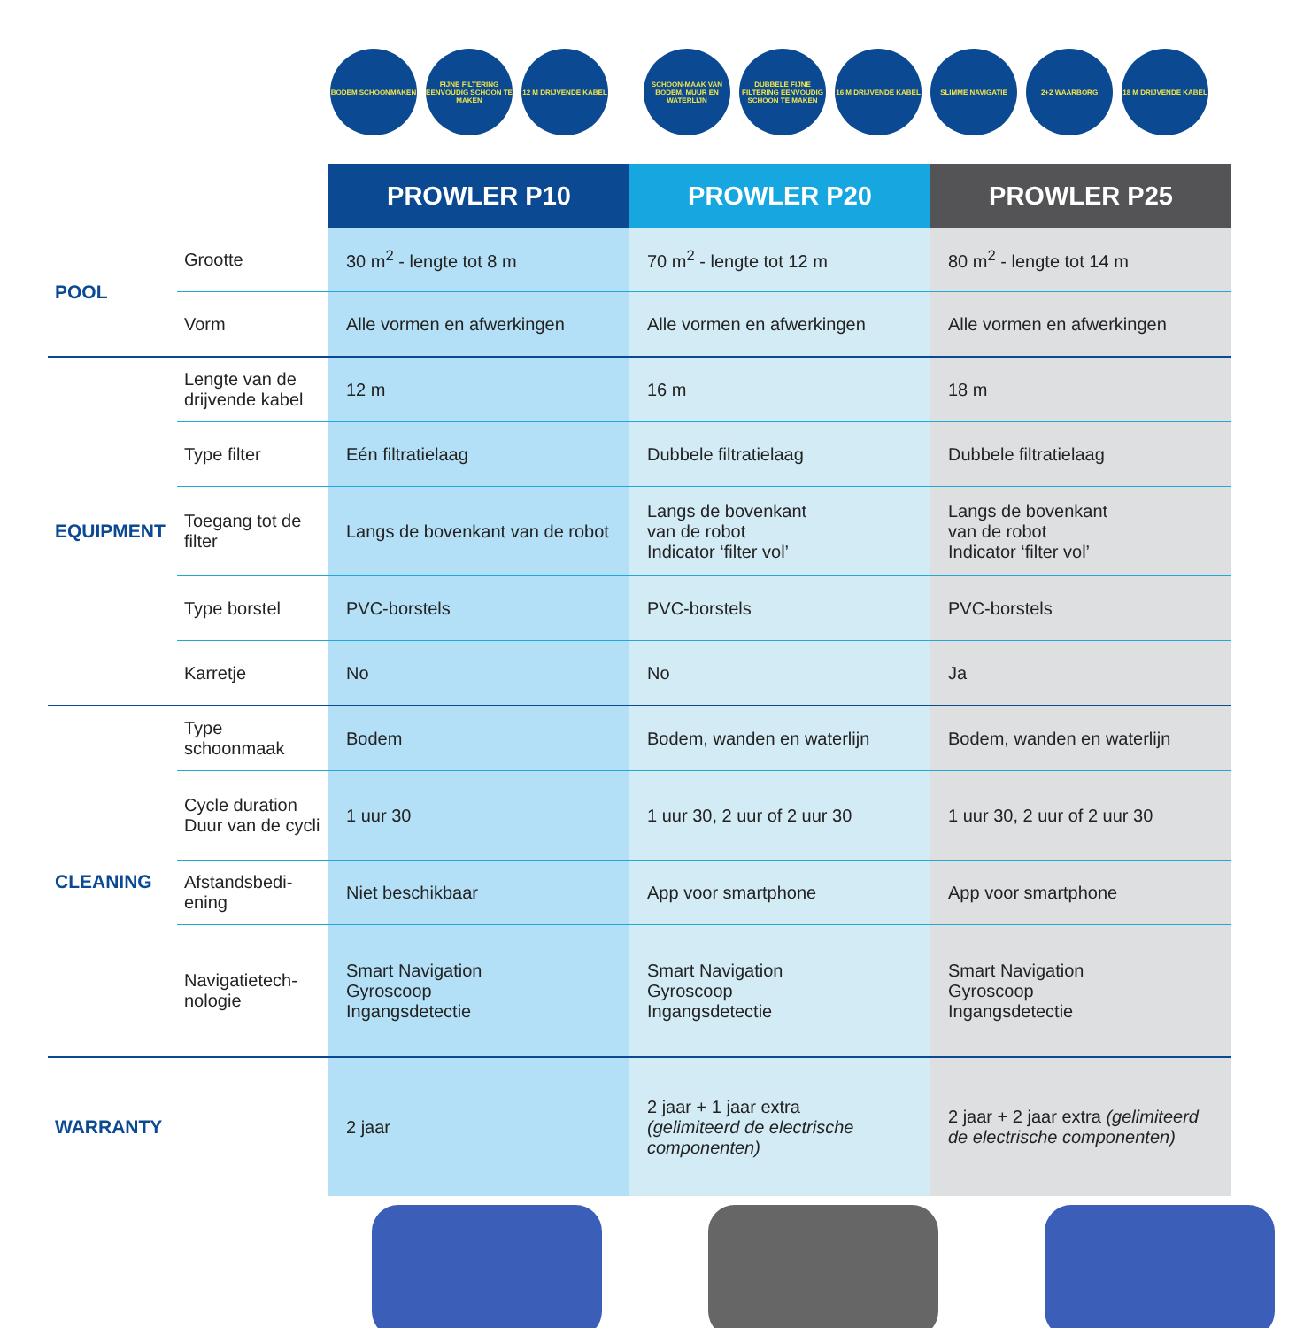BODEM SCHOONMAKEN FIJNE FILTERING EENVOUDIG SCHOON TE MAKEN
12 M DRIJVENDE KABEL SCHOON-MAAK VAN BODEM, MUUR EN WATERLIJN
DUBBELE FIJNE FILTERING EENVOUDIG SCHOON TE MAKEN
16 M DRIJVENDE KABEL SLIMME NAVIGATIE 2+2 WAARBORG 18 M DRIJVENDE KABEL
| | | PROWLER P10 | PROWLER P20 | PROWLER P25 |
| POOL | Grootte | 30 m<sup>2</sup> - lengte tot 8 m | 70 m<sup>2</sup> - lengte tot 12 m | 80 m<sup>2</sup> - lengte tot 14 m |
| | Vorm | Alle vormen en afwerkingen | Alle vormen en afwerkingen | Alle vormen en afwerkingen |
| EQUIPMENT | Lengte van de drijvende kabel | 12 m | 16 m | 18 m |
| | Type filter | Eén filtratielaag | Dubbele filtratielaag | Dubbele filtratielaag |
| | Toegang tot de filter | Langs de bovenkant van de robot | Langs de bovenkant van de robot Indicator ‘filter vol’ | Langs de bovenkant van de robot Indicator ‘filter vol’ |
| | Type borstel | PVC-borstels | PVC-borstels | PVC-borstels |
| | Karretje | No | No | Ja |
| CLEANING | Type schoonmaak | Bodem | Bodem, wanden en waterlijn | Bodem, wanden en waterlijn |
| | Cycle duration Duur van de cycli | 1 uur 30 | 1 uur 30, 2 uur of 2 uur 30 | 1 uur 30, 2 uur of 2 uur 30 |
| | Afstandsbedi-ening | Niet beschikbaar | App voor smartphone | App voor smartphone |
| | Navigatietech-nologie | Smart Navigation Gyroscoop Ingangsdetectie | Smart Navigation Gyroscoop Ingangsdetectie | Smart Navigation Gyroscoop Ingangsdetectie |
| WARRANTY | | 2 jaar | 2 jaar + 1 jaar extra (gelimiteerd de electrische componenten) | 2 jaar + 2 jaar extra (gelimiteerd de electrische componenten) |